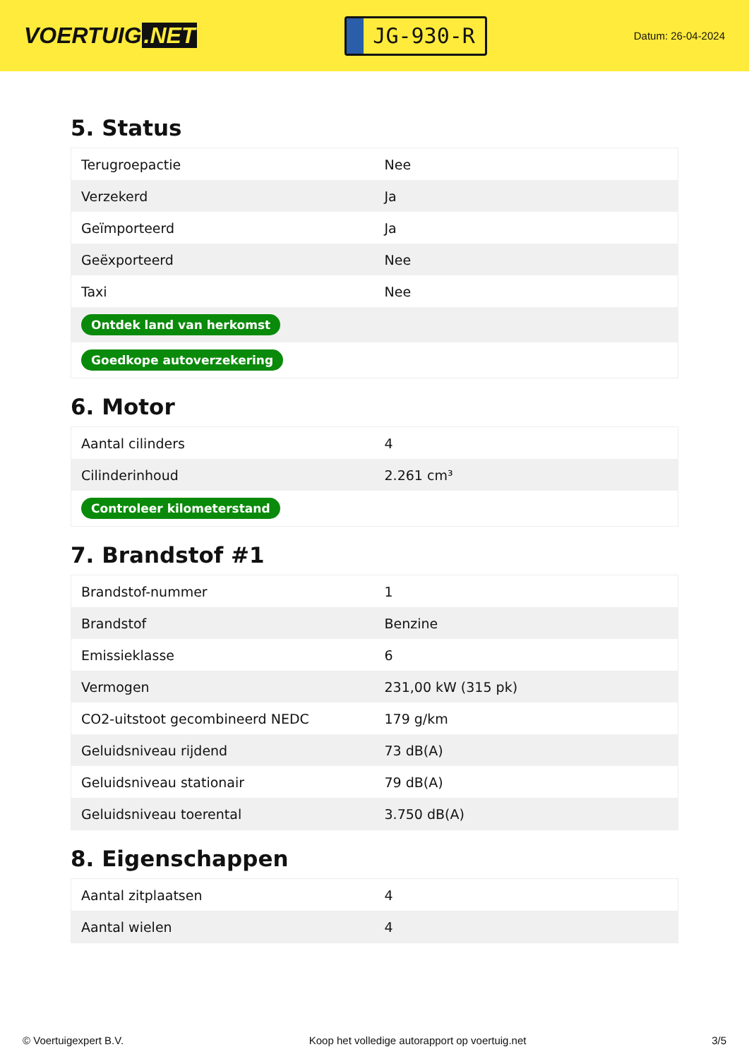VOERTUIG.NET
JG-930-R
Datum: 26-04-2024
5. Status
| Terugroepactie | Nee |
| Verzekerd | Ja |
| Geïmporteerd | Ja |
| Geëxporteerd | Nee |
| Taxi | Nee |
| Ontdek land van herkomst | |
| Goedkope autoverzekering | |
6. Motor
| Aantal cilinders | 4 |
| Cilinderinhoud | 2.261 cm³ |
| Controleer kilometerstand | |
7. Brandstof #1
| Brandstof-nummer | 1 |
| Brandstof | Benzine |
| Emissieklasse | 6 |
| Vermogen | 231,00 kW (315 pk) |
| CO2-uitstoot gecombineerd NEDC | 179 g/km |
| Geluidsniveau rijdend | 73 dB(A) |
| Geluidsniveau stationair | 79 dB(A) |
| Geluidsniveau toerental | 3.750 dB(A) |
8. Eigenschappen
| Aantal zitplaatsen | 4 |
| Aantal wielen | 4 |
© Voertuigexpert B.V. Koop het volledige autorapport op voertuig.net 3/5